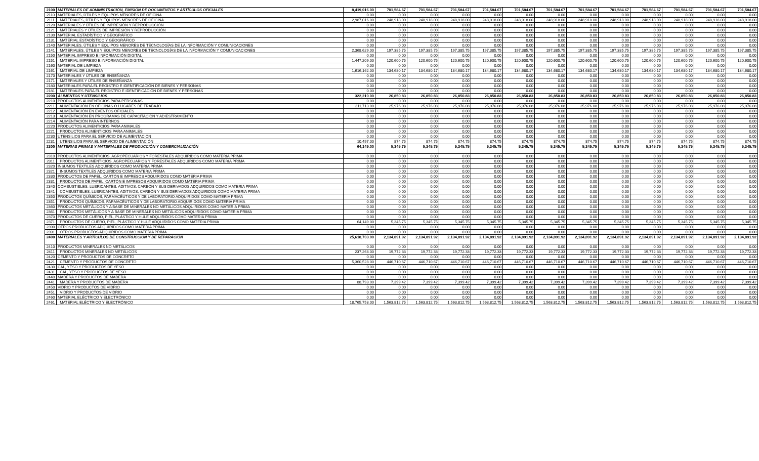| 2100 | MATERIALES DE ADMINISTRACIÓN, EMISIÓN DE DOCUMENTOS Y ARTÍCULOS OFICIALES | 8,419,016.00 | 701,584.67 | 701,584.67 | 701,584.67 | 701,584.67 | 701,584.67 | 701,584.67 | 701,584.67 | 701,584.67 | 701,584.67 | 701,584.67 | 701,584.67 | 701,584.67 |
| 2110 | MATERIALES, ÚTILES Y EQUIPOS MENORES DE OFICINA | 0.00 | 0.00 | 0.00 | 0.00 | 0.00 | 0.00 | 0.00 | 0.00 | 0.00 | 0.00 | 0.00 | 0.00 | 0.00 |
| 2111 | MATERIALES, ÚTILES Y EQUIPOS MENORES DE OFICINA | 2,987,016.00 | 248,918.00 | 248,918.00 | 248,918.00 | 248,918.00 | 248,918.00 | 248,918.00 | 248,918.00 | 248,918.00 | 248,918.00 | 248,918.00 | 248,918.00 | 248,918.00 |
| 2120 | MATERIALES Y ÚTILES DE IMPRESIÓN Y REPRODUCCIÓN | 0.00 | 0.00 | 0.00 | 0.00 | 0.00 | 0.00 | 0.00 | 0.00 | 0.00 | 0.00 | 0.00 | 0.00 | 0.00 |
| 2121 | MATERIALES Y ÚTILES DE IMPRESIÓN Y REPRODUCCIÓN | 0.00 | 0.00 | 0.00 | 0.00 | 0.00 | 0.00 | 0.00 | 0.00 | 0.00 | 0.00 | 0.00 | 0.00 | 0.00 |
| 2130 | MATERIAL ESTADÍSTICO Y GEOGRÁFICO | 0.00 | 0.00 | 0.00 | 0.00 | 0.00 | 0.00 | 0.00 | 0.00 | 0.00 | 0.00 | 0.00 | 0.00 | 0.00 |
| 2131 | MATERIAL ESTADÍSTICO Y GEOGRÁFICO | 0.00 | 0.00 | 0.00 | 0.00 | 0.00 | 0.00 | 0.00 | 0.00 | 0.00 | 0.00 | 0.00 | 0.00 | 0.00 |
| 2140 | MATERIALES, ÚTILES Y EQUIPOS MENORES DE TECNOLOGÍAS DE LA INFORMACIÓN Y COMUNICACIONES | 0.00 | 0.00 | 0.00 | 0.00 | 0.00 | 0.00 | 0.00 | 0.00 | 0.00 | 0.00 | 0.00 | 0.00 | 0.00 |
| 2141 | MATERIALES, ÚTILES Y EQUIPOS MENORES DE TECNOLOGÍAS DE LA INFORMACIÓN Y COMUNICACIONES | 2,368,629.00 | 197,385.75 | 197,385.75 | 197,385.75 | 197,385.75 | 197,385.75 | 197,385.75 | 197,385.75 | 197,385.75 | 197,385.75 | 197,385.75 | 197,385.75 | 197,385.75 |
| 2150 | MATERIAL IMPRESO E INFORMACIÓN DIGITAL | 0.00 | 0.00 | 0.00 | 0.00 | 0.00 | 0.00 | 0.00 | 0.00 | 0.00 | 0.00 | 0.00 | 0.00 | 0.00 |
| 2151 | MATERIAL IMPRESO E INFORMACIÓN DIGITAL | 1,447,209.00 | 120,600.75 | 120,600.75 | 120,600.75 | 120,600.75 | 120,600.75 | 120,600.75 | 120,600.75 | 120,600.75 | 120,600.75 | 120,600.75 | 120,600.75 | 120,600.75 |
| 2160 | MATERIAL DE LIMPIEZA | 0.00 | 0.00 | 0.00 | 0.00 | 0.00 | 0.00 | 0.00 | 0.00 | 0.00 | 0.00 | 0.00 | 0.00 | 0.00 |
| 2161 | MATERIAL DE LIMPIEZA | 1,616,162.00 | 134,680.17 | 134,680.17 | 134,680.17 | 134,680.17 | 134,680.17 | 134,680.17 | 134,680.17 | 134,680.17 | 134,680.17 | 134,680.17 | 134,680.17 | 134,680.17 |
| 2170 | MATERIALES Y ÚTILES DE ENSEÑANZA | 0.00 | 0.00 | 0.00 | 0.00 | 0.00 | 0.00 | 0.00 | 0.00 | 0.00 | 0.00 | 0.00 | 0.00 | 0.00 |
| 2171 | MATERIALES Y ÚTILES DE ENSEÑANZA | 0.00 | 0.00 | 0.00 | 0.00 | 0.00 | 0.00 | 0.00 | 0.00 | 0.00 | 0.00 | 0.00 | 0.00 | 0.00 |
| 2180 | MATERIALES PARA EL REGISTRO E IDENTIFICACIÓN DE BIENES Y PERSONAS | 0.00 | 0.00 | 0.00 | 0.00 | 0.00 | 0.00 | 0.00 | 0.00 | 0.00 | 0.00 | 0.00 | 0.00 | 0.00 |
| 2181 | MATERIALES PARA EL REGISTRO E IDENTIFICACIÓN DE BIENES Y PERSONAS | 0.00 | 0.00 | 0.00 | 0.00 | 0.00 | 0.00 | 0.00 | 0.00 | 0.00 | 0.00 | 0.00 | 0.00 | 0.00 |
| 2200 | ALIMENTOS Y UTENSILIOS | 322,210.00 | 26,850.83 | 26,850.83 | 26,850.83 | 26,850.83 | 26,850.83 | 26,850.83 | 26,850.83 | 26,850.83 | 26,850.83 | 26,850.83 | 26,850.83 | 26,850.83 |
| 2210 | PRODUCTOS ALIMENTICIOS PARA PERSONAS | 0.00 | 0.00 | 0.00 | 0.00 | 0.00 | 0.00 | 0.00 | 0.00 | 0.00 | 0.00 | 0.00 | 0.00 | 0.00 |
| 2211 | ALIMENTACIÓN EN OFICINAS O LUGARES DE TRABAJO | 311,713.00 | 25,976.08 | 25,976.08 | 25,976.08 | 25,976.08 | 25,976.08 | 25,976.08 | 25,976.08 | 25,976.08 | 25,976.08 | 25,976.08 | 25,976.08 | 25,976.08 |
| 2212 | ALIMENTACIÓN EN EVENTOS OFICIALES | 0.00 | 0.00 | 0.00 | 0.00 | 0.00 | 0.00 | 0.00 | 0.00 | 0.00 | 0.00 | 0.00 | 0.00 | 0.00 |
| 2213 | ALIMENTACIÓN EN PROGRAMAS DE CAPACITACIÓN Y ADIESTRAMIENTO | 0.00 | 0.00 | 0.00 | 0.00 | 0.00 | 0.00 | 0.00 | 0.00 | 0.00 | 0.00 | 0.00 | 0.00 | 0.00 |
| 2214 | ALIMENTACIÓN PARA INTERNOS | 0.00 | 0.00 | 0.00 | 0.00 | 0.00 | 0.00 | 0.00 | 0.00 | 0.00 | 0.00 | 0.00 | 0.00 | 0.00 |
| 2220 | PRODUCTOS ALIMENTICIOS PARA ANIMALES | 0.00 | 0.00 | 0.00 | 0.00 | 0.00 | 0.00 | 0.00 | 0.00 | 0.00 | 0.00 | 0.00 | 0.00 | 0.00 |
| 2221 | PRODUCTOS ALIMENTICIOS PARA ANIMALES | 0.00 | 0.00 | 0.00 | 0.00 | 0.00 | 0.00 | 0.00 | 0.00 | 0.00 | 0.00 | 0.00 | 0.00 | 0.00 |
| 2230 | UTENSILIOS PARA EL SERVICIO DE ALIMENTACIÓN | 0.00 | 0.00 | 0.00 | 0.00 | 0.00 | 0.00 | 0.00 | 0.00 | 0.00 | 0.00 | 0.00 | 0.00 | 0.00 |
| 2231 | UTENSILIOS PARA EL SERVICIO DE ALIMENTACIÓN | 10,497.00 | 874.75 | 874.75 | 874.75 | 874.75 | 874.75 | 874.75 | 874.75 | 874.75 | 874.75 | 874.75 | 874.75 | 874.75 |
| 2300 | MATERIAS PRIMAS Y MATERIALES DE PRODUCCIÓN Y COMERCIALIZACIÓN | 64,149.00 | 5,345.75 | 5,345.75 | 5,345.75 | 5,345.75 | 5,345.75 | 5,345.75 | 5,345.75 | 5,345.75 | 5,345.75 | 5,345.75 | 5,345.75 | 5,345.75 |
| 2310 | PRODUCTOS ALIMENTICIOS, AGROPECUARIOS Y FORESTALES ADQUIRIDOS COMO MATERIA PRIMA | 0.00 | 0.00 | 0.00 | 0.00 | 0.00 | 0.00 | 0.00 | 0.00 | 0.00 | 0.00 | 0.00 | 0.00 | 0.00 |
| 2311 | PRODUCTOS ALIMENTICIOS, AGROPECUARIOS Y FORESTALES ADQUIRIDOS COMO MATERIA PRIMA | 0.00 | 0.00 | 0.00 | 0.00 | 0.00 | 0.00 | 0.00 | 0.00 | 0.00 | 0.00 | 0.00 | 0.00 | 0.00 |
| 2320 | INSUMOS TEXTILES ADQUIRIDOS COMO MATERIA PRIMA | 0.00 | 0.00 | 0.00 | 0.00 | 0.00 | 0.00 | 0.00 | 0.00 | 0.00 | 0.00 | 0.00 | 0.00 | 0.00 |
| 2321 | INSUMOS TEXTILES ADQUIRIDOS COMO MATERIA PRIMA | 0.00 | 0.00 | 0.00 | 0.00 | 0.00 | 0.00 | 0.00 | 0.00 | 0.00 | 0.00 | 0.00 | 0.00 | 0.00 |
| 2330 | PRODUCTOS DE PAPEL, CARTÓN E IMPRESOS ADQUIRIDOS COMO MATERIA PRIMA | 0.00 | 0.00 | 0.00 | 0.00 | 0.00 | 0.00 | 0.00 | 0.00 | 0.00 | 0.00 | 0.00 | 0.00 | 0.00 |
| 2331 | PRODUCTOS DE PAPEL, CARTÓN E IMPRESOS ADQUIRIDOS COMO MATERIA PRIMA | 0.00 | 0.00 | 0.00 | 0.00 | 0.00 | 0.00 | 0.00 | 0.00 | 0.00 | 0.00 | 0.00 | 0.00 | 0.00 |
| 2340 | COMBUSTIBLES, LUBRICANTES, ADITIVOS, CARBÓN Y SUS DERIVADOS ADQUIRIDOS COMO MATERIA PRIMA | 0.00 | 0.00 | 0.00 | 0.00 | 0.00 | 0.00 | 0.00 | 0.00 | 0.00 | 0.00 | 0.00 | 0.00 | 0.00 |
| 2341 | COMBUSTIBLES, LUBRICANTES, ADITIVOS, CARBÓN Y SUS DERIVADOS ADQUIRIDOS COMO MATERIA PRIMA | 0.00 | 0.00 | 0.00 | 0.00 | 0.00 | 0.00 | 0.00 | 0.00 | 0.00 | 0.00 | 0.00 | 0.00 | 0.00 |
| 2350 | PRODUCTOS QUÍMICOS, FARMACÉUTICOS Y DE LABORATORIO ADQUIRIDOS COMO MATERIA PRIMA | 0.00 | 0.00 | 0.00 | 0.00 | 0.00 | 0.00 | 0.00 | 0.00 | 0.00 | 0.00 | 0.00 | 0.00 | 0.00 |
| 2351 | PRODUCTOS QUÍMICOS, FARMACÉUTICOS Y DE LABORATORIO ADQUIRIDOS COMO MATERIA PRIMA | 0.00 | 0.00 | 0.00 | 0.00 | 0.00 | 0.00 | 0.00 | 0.00 | 0.00 | 0.00 | 0.00 | 0.00 | 0.00 |
| 2360 | PRODUCTOS METÁLICOS Y A BASE DE MINERALES NO METÁLICOS ADQUIRIDOS COMO MATERIA PRIMA | 0.00 | 0.00 | 0.00 | 0.00 | 0.00 | 0.00 | 0.00 | 0.00 | 0.00 | 0.00 | 0.00 | 0.00 | 0.00 |
| 2361 | PRODUCTOS METÁLICOS Y A BASE DE MINERALES NO METÁLICOS ADQUIRIDOS COMO MATERIA PRIMA | 0.00 | 0.00 | 0.00 | 0.00 | 0.00 | 0.00 | 0.00 | 0.00 | 0.00 | 0.00 | 0.00 | 0.00 | 0.00 |
| 2370 | PRODUCTOS DE CUERO, PIEL, PLÁSTICO Y HULE ADQUIRIDOS COMO MATERIA PRIMA | 0.00 | 0.00 | 0.00 | 0.00 | 0.00 | 0.00 | 0.00 | 0.00 | 0.00 | 0.00 | 0.00 | 0.00 | 0.00 |
| 2371 | PRODUCTOS DE CUERO, PIEL, PLÁSTICO Y HULE ADQUIRIDOS COMO MATERIA PRIMA | 64,149.00 | 5,345.75 | 5,345.75 | 5,345.75 | 5,345.75 | 5,345.75 | 5,345.75 | 5,345.75 | 5,345.75 | 5,345.75 | 5,345.75 | 5,345.75 | 5,345.75 |
| 2390 | OTROS PRODUCTOS ADQUIRIDOS COMO MATERIA PRIMA | 0.00 | 0.00 | 0.00 | 0.00 | 0.00 | 0.00 | 0.00 | 0.00 | 0.00 | 0.00 | 0.00 | 0.00 | 0.00 |
| 2391 | OTROS PRODUCTOS ADQUIRIDOS COMO MATERIA PRIMA | 0.00 | 0.00 | 0.00 | 0.00 | 0.00 | 0.00 | 0.00 | 0.00 | 0.00 | 0.00 | 0.00 | 0.00 | 0.00 |
| 2400 | MATERIALES Y ARTÍCULOS DE CONSTRUCCIÓN Y DE REPARACIÓN | 25,618,703.00 | 2,134,891.92 | 2,134,891.92 | 2,134,891.92 | 2,134,891.92 | 2,134,891.92 | 2,134,891.92 | 2,134,891.92 | 2,134,891.92 | 2,134,891.92 | 2,134,891.92 | 2,134,891.92 | 2,134,891.92 |
| 2410 | PRODUCTOS MINERALES NO METÁLICOS | 0.00 | 0.00 | 0.00 | 0.00 | 0.00 | 0.00 | 0.00 | 0.00 | 0.00 | 0.00 | 0.00 | 0.00 | 0.00 |
| 2411 | PRODUCTOS MINERALES NO METÁLICOS | 237,268.00 | 19,772.33 | 19,772.33 | 19,772.33 | 19,772.33 | 19,772.33 | 19,772.33 | 19,772.33 | 19,772.33 | 19,772.33 | 19,772.33 | 19,772.33 | 19,772.33 |
| 2420 | CEMENTO Y PRODUCTOS DE CONCRETO | 0.00 | 0.00 | 0.00 | 0.00 | 0.00 | 0.00 | 0.00 | 0.00 | 0.00 | 0.00 | 0.00 | 0.00 | 0.00 |
| 2421 | CEMENTO Y PRODUCTOS DE CONCRETO | 5,360,528.00 | 446,710.67 | 446,710.67 | 446,710.67 | 446,710.67 | 446,710.67 | 446,710.67 | 446,710.67 | 446,710.67 | 446,710.67 | 446,710.67 | 446,710.67 | 446,710.67 |
| 2430 | CAL, YESO Y PRODUCTOS DE YESO | 0.00 | 0.00 | 0.00 | 0.00 | 0.00 | 0.00 | 0.00 | 0.00 | 0.00 | 0.00 | 0.00 | 0.00 | 0.00 |
| 2431 | CAL, YESO Y PRODUCTOS DE YESO | 0.00 | 0.00 | 0.00 | 0.00 | 0.00 | 0.00 | 0.00 | 0.00 | 0.00 | 0.00 | 0.00 | 0.00 | 0.00 |
| 2440 | MADERA Y PRODUCTOS DE MADERA | 0.00 | 0.00 | 0.00 | 0.00 | 0.00 | 0.00 | 0.00 | 0.00 | 0.00 | 0.00 | 0.00 | 0.00 | 0.00 |
| 2441 | MADERA Y PRODUCTOS DE MADERA | 88,793.00 | 7,399.42 | 7,399.42 | 7,399.42 | 7,399.42 | 7,399.42 | 7,399.42 | 7,399.42 | 7,399.42 | 7,399.42 | 7,399.42 | 7,399.42 | 7,399.42 |
| 2450 | VIDRIO Y PRODUCTOS DE VIDRIO | 0.00 | 0.00 | 0.00 | 0.00 | 0.00 | 0.00 | 0.00 | 0.00 | 0.00 | 0.00 | 0.00 | 0.00 | 0.00 |
| 2451 | VIDRIO Y PRODUCTOS DE VIDRIO | 0.00 | 0.00 | 0.00 | 0.00 | 0.00 | 0.00 | 0.00 | 0.00 | 0.00 | 0.00 | 0.00 | 0.00 | 0.00 |
| 2460 | MATERIAL ELÉCTRICO Y ELECTRÓNICO | 0.00 | 0.00 | 0.00 | 0.00 | 0.00 | 0.00 | 0.00 | 0.00 | 0.00 | 0.00 | 0.00 | 0.00 | 0.00 |
| 2461 | MATERIAL ELÉCTRICO Y ELECTRÓNICO | 18,765,753.00 | 1,563,812.75 | 1,563,812.75 | 1,563,812.75 | 1,563,812.75 | 1,563,812.75 | 1,563,812.75 | 1,563,812.75 | 1,563,812.75 | 1,563,812.75 | 1,563,812.75 | 1,563,812.75 | 1,563,812.75 |